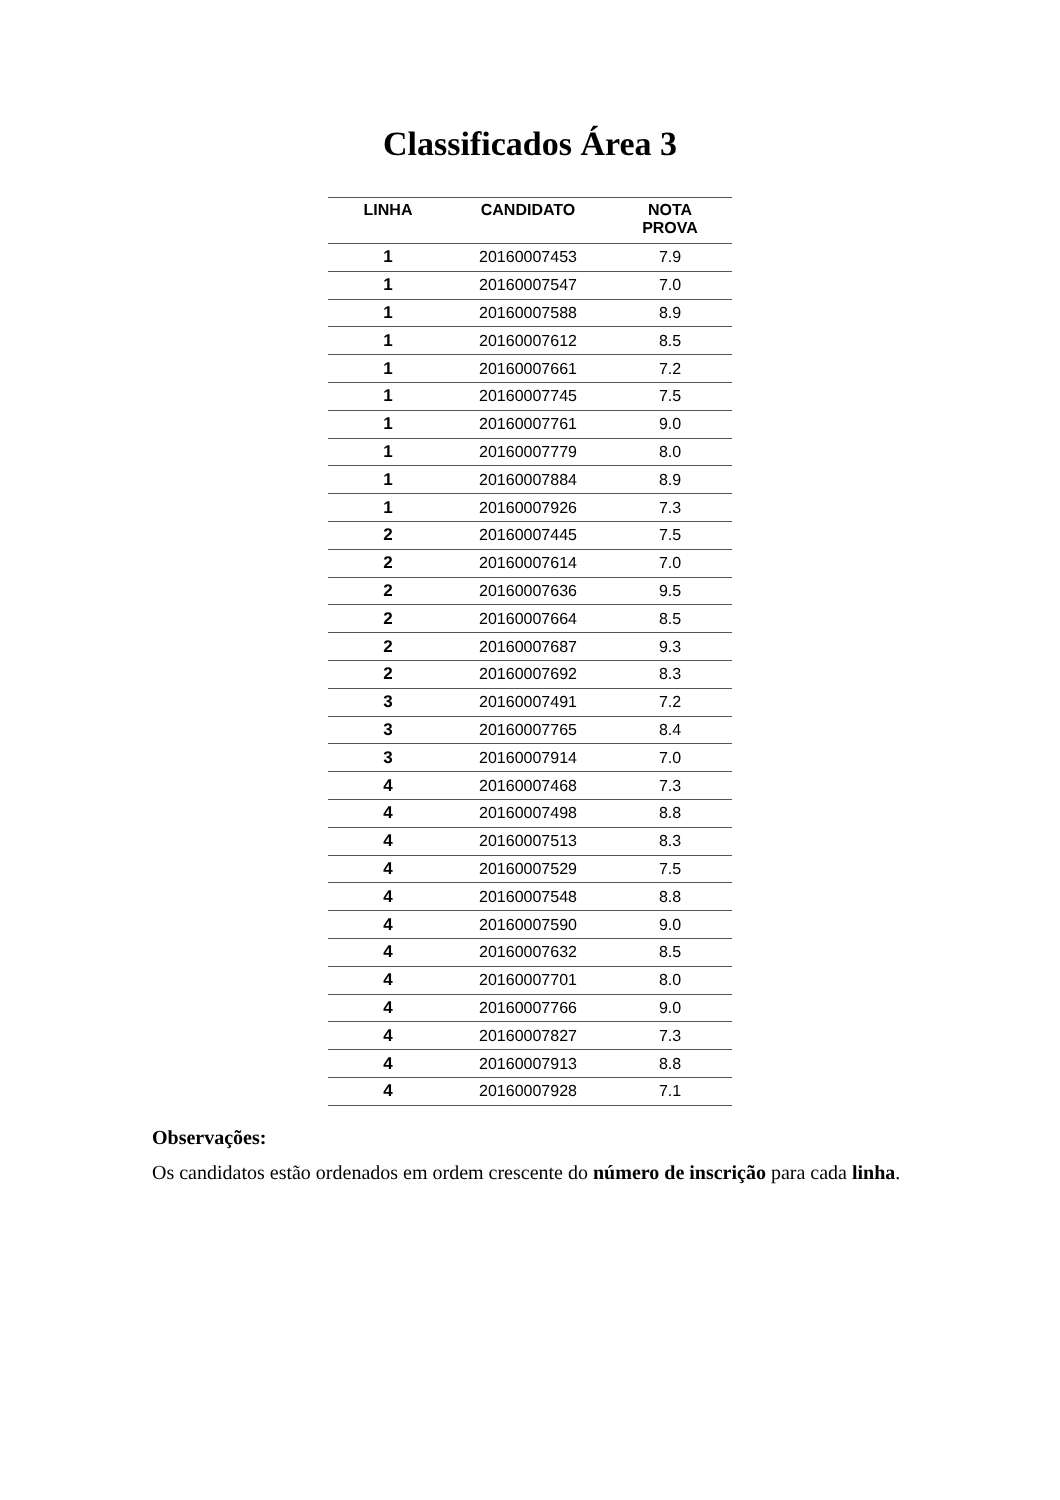Classificados Área 3
| LINHA | CANDIDATO | NOTA PROVA |
| --- | --- | --- |
| 1 | 20160007453 | 7.9 |
| 1 | 20160007547 | 7.0 |
| 1 | 20160007588 | 8.9 |
| 1 | 20160007612 | 8.5 |
| 1 | 20160007661 | 7.2 |
| 1 | 20160007745 | 7.5 |
| 1 | 20160007761 | 9.0 |
| 1 | 20160007779 | 8.0 |
| 1 | 20160007884 | 8.9 |
| 1 | 20160007926 | 7.3 |
| 2 | 20160007445 | 7.5 |
| 2 | 20160007614 | 7.0 |
| 2 | 20160007636 | 9.5 |
| 2 | 20160007664 | 8.5 |
| 2 | 20160007687 | 9.3 |
| 2 | 20160007692 | 8.3 |
| 3 | 20160007491 | 7.2 |
| 3 | 20160007765 | 8.4 |
| 3 | 20160007914 | 7.0 |
| 4 | 20160007468 | 7.3 |
| 4 | 20160007498 | 8.8 |
| 4 | 20160007513 | 8.3 |
| 4 | 20160007529 | 7.5 |
| 4 | 20160007548 | 8.8 |
| 4 | 20160007590 | 9.0 |
| 4 | 20160007632 | 8.5 |
| 4 | 20160007701 | 8.0 |
| 4 | 20160007766 | 9.0 |
| 4 | 20160007827 | 7.3 |
| 4 | 20160007913 | 8.8 |
| 4 | 20160007928 | 7.1 |
Observações:
Os candidatos estão ordenados em ordem crescente do número de inscrição para cada linha.